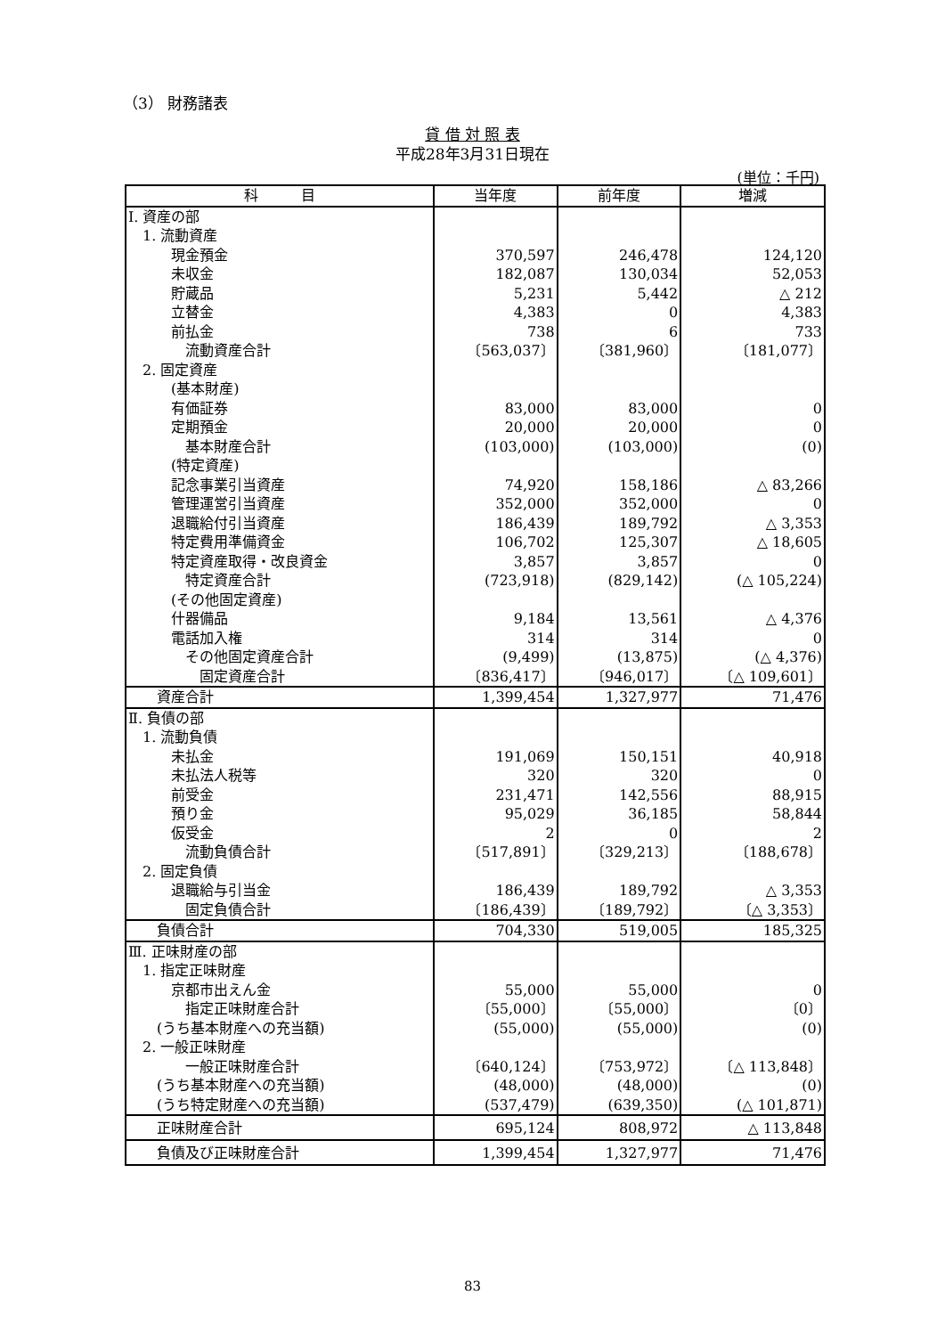（3） 財務諸表
貸 借 対 照 表
平成28年3月31日現在
(単位：千円)
| 科 目 | 当年度 | 前年度 | 増減 |
| --- | --- | --- | --- |
| Ⅰ. 資産の部 | | | |
| 1. 流動資産 | | | |
| 現金預金 | 370,597 | 246,478 | 124,120 |
| 未収金 | 182,087 | 130,034 | 52,053 |
| 貯蔵品 | 5,231 | 5,442 | △ 212 |
| 立替金 | 4,383 | 0 | 4,383 |
| 前払金 | 738 | 6 | 733 |
| 流動資産合計 | 〔563,037〕 | 〔381,960〕 | 〔181,077〕 |
| 2. 固定資産 | | | |
| (基本財産) | | | |
| 有価証券 | 83,000 | 83,000 | 0 |
| 定期預金 | 20,000 | 20,000 | 0 |
| 基本財産合計 | (103,000) | (103,000) | (0) |
| (特定資産) | | | |
| 記念事業引当資産 | 74,920 | 158,186 | △ 83,266 |
| 管理運営引当資産 | 352,000 | 352,000 | 0 |
| 退職給付引当資産 | 186,439 | 189,792 | △ 3,353 |
| 特定費用準備資金 | 106,702 | 125,307 | △ 18,605 |
| 特定資産取得・改良資金 | 3,857 | 3,857 | 0 |
| 特定資産合計 | (723,918) | (829,142) | (△ 105,224) |
| (その他固定資産) | | | |
| 什器備品 | 9,184 | 13,561 | △ 4,376 |
| 電話加入権 | 314 | 314 | 0 |
| その他固定資産合計 | (9,499) | (13,875) | (△ 4,376) |
| 固定資産合計 | 〔836,417〕 | 〔946,017〕 | 〔△ 109,601〕 |
| 資産合計 | 1,399,454 | 1,327,977 | 71,476 |
| Ⅱ. 負債の部 | | | |
| 1. 流動負債 | | | |
| 未払金 | 191,069 | 150,151 | 40,918 |
| 未払法人税等 | 320 | 320 | 0 |
| 前受金 | 231,471 | 142,556 | 88,915 |
| 預り金 | 95,029 | 36,185 | 58,844 |
| 仮受金 | 2 | 0 | 2 |
| 流動負債合計 | 〔517,891〕 | 〔329,213〕 | 〔188,678〕 |
| 2. 固定負債 | | | |
| 退職給与引当金 | 186,439 | 189,792 | △ 3,353 |
| 固定負債合計 | 〔186,439〕 | 〔189,792〕 | 〔△ 3,353〕 |
| 負債合計 | 704,330 | 519,005 | 185,325 |
| Ⅲ. 正味財産の部 | | | |
| 1. 指定正味財産 | | | |
| 京都市出えん金 | 55,000 | 55,000 | 0 |
| 指定正味財産合計 | 〔55,000〕 | 〔55,000〕 | 〔0〕 |
| (うち基本財産への充当額) | (55,000) | (55,000) | (0) |
| 2. 一般正味財産 | | | |
| 一般正味財産合計 | 〔640,124〕 | 〔753,972〕 | 〔△ 113,848〕 |
| (うち基本財産への充当額) | (48,000) | (48,000) | (0) |
| (うち特定財産への充当額) | (537,479) | (639,350) | (△ 101,871) |
| 正味財産合計 | 695,124 | 808,972 | △ 113,848 |
| 負債及び正味財産合計 | 1,399,454 | 1,327,977 | 71,476 |
83